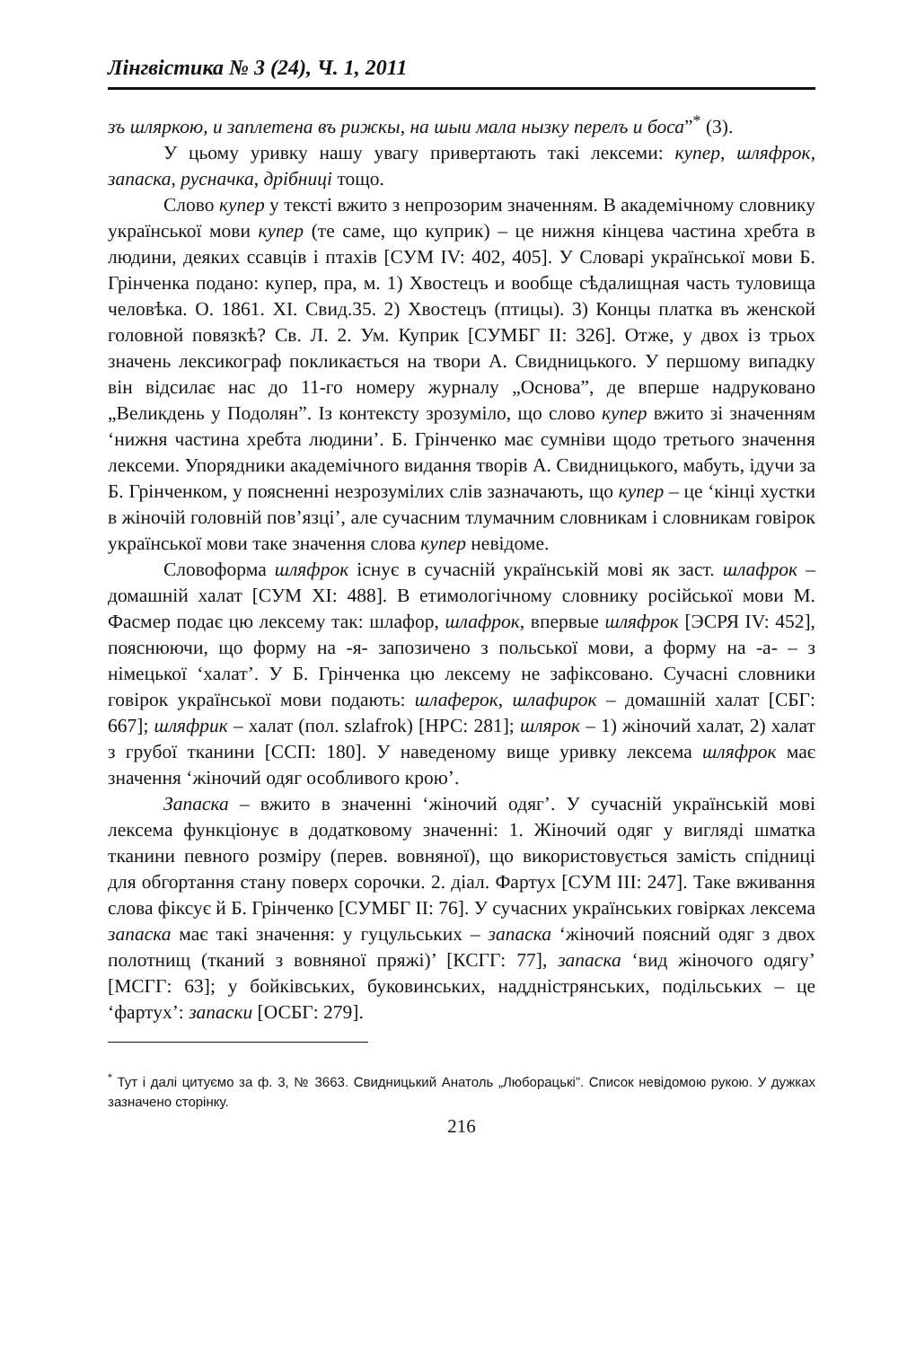Лінгвістика № 3 (24), Ч. 1, 2011
зъ шляркою, и заплетена въ рижкы, на шыи мала нызку перелъ и боса”<sup>*</sup> (3).
У цьому уривку нашу увагу привертають такі лексеми: купер, шляфрок, запаска, руснaчка, дрібниці тощо.
Слово купер у тексті вжито з непрозорим значенням. В академічному словнику української мови купер (те саме, що куприк) – це нижня кінцева частина хребта в людини, деяких ссавців і птахів [СУМ IV: 402, 405]. У Словарі української мови Б. Грінченка подано: купер, пра, м. 1) Хвостецъ и вообще сѣдалищная часть туловища человѣка. О. 1861. XI. Свид.35. 2) Хвостецъ (птицы). 3) Концы платка въ женской головной повязкѣ? Св. Л. 2. Ум. Куприк [СУМБГ II: 326]. Отже, у двох із трьох значень лексикограф покликається на твори А. Свидницького. У першому випадку він відсилає нас до 11-го номеру журналу „Основа”, де вперше надруковано „Великдень у Подолян”. Із контексту зрозуміло, що слово купер вжито зі значенням ‘нижня частина хребта людини’. Б. Грінченко має сумніви щодо третього значення лексеми. Упорядники академічного видання творів А. Свидницького, мабуть, ідучи за Б. Грінченком, у поясненні незрозумілих слів зазначають, що купер – це ‘кінці хустки в жіночій головній пов’язці’, але сучасним тлумачним словникам і словникам говірок української мови таке значення слова купер невідоме.
Словоформа шляфрок існує в сучасній українській мові як заст. шлафрок – домашній халат [СУМ XI: 488]. В етимологічному словнику російської мови М. Фасмер подає цю лексему так: шлафор, шлафрок, впервые шляфрок [ЭСРЯ IV: 452], пояснюючи, що форму на -я- запозичено з польської мови, а форму на -а- – з німецької ‘халат’. У Б. Грінченка цю лексему не зафіксовано. Сучасні словники говірок української мови подають: шлаферок, шлафирок – домашній халат [СБГ: 667]; шляфрик – халат (пол. szlafrok) [НРС: 281]; шлярок – 1) жіночий халат, 2) халат з грубої тканини [ССП: 180]. У наведеному вище уривку лексема шляфрок має значення ‘жіночий одяг особливого крою’.
Запаска – вжито в значенні ‘жіночий одяг’. У сучасній українській мові лексема функціонує в додатковому значенні: 1. Жіночий одяг у вигляді шматка тканини певного розміру (перев. вовняної), що використовується замість спідниці для обгортання стану поверх сорочки. 2. діал. Фартух [СУМ III: 247]. Таке вживання слова фіксує й Б. Грінченко [СУМБГ II: 76]. У сучасних українських говірках лексема запаска має такі значення: у гуцульських – запаска ‘жіночий поясний одяг з двох полотнищ (тканий з вовняної пряжі)’ [КСГГ: 77], запаска ‘вид жіночого одягу’ [МСГГ: 63]; у бойківських, буковинських, наддністрянських, подільських – це ‘фартух’: запаски [ОСБГ: 279].
<sup>*</sup> Тут і далі цитуємо за ф. 3, № 3663. Свидницький Анатоль „Люборацькі”. Список невідомою рукою. У дужках зазначено сторінку.
216